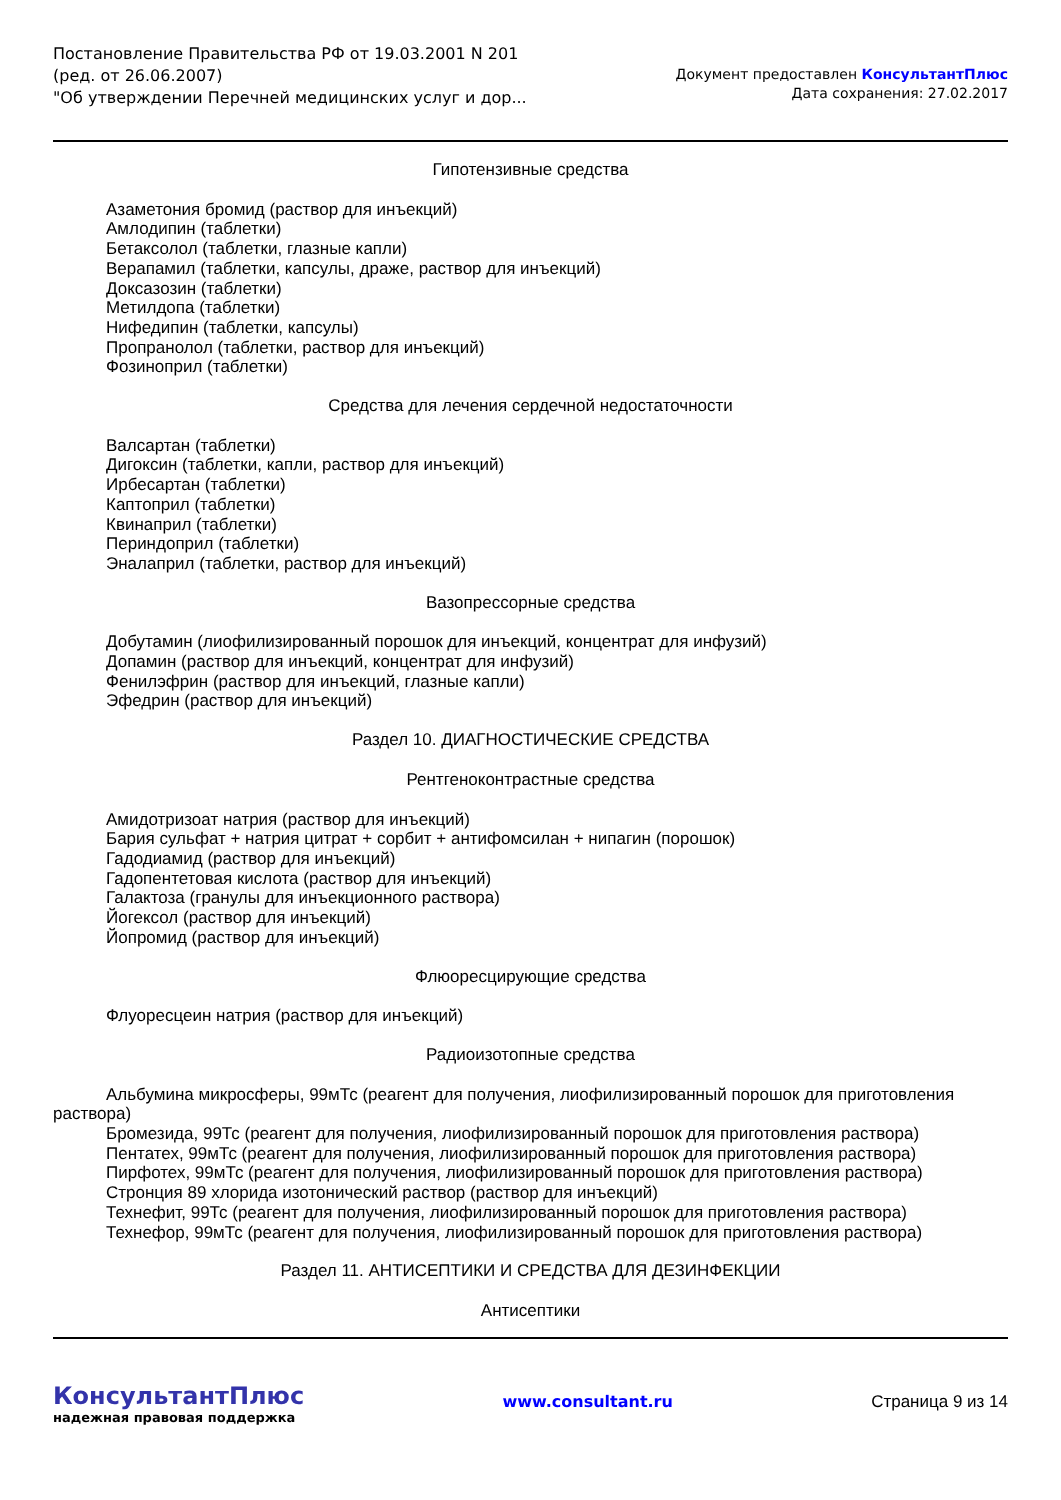Постановление Правительства РФ от 19.03.2001 N 201
(ред. от 26.06.2007)
"Об утверждении Перечней медицинских услуг и дор...
Документ предоставлен КонсультантПлюс
Дата сохранения: 27.02.2017
Гипотензивные средства
Азаметония бромид (раствор для инъекций)
Амлодипин (таблетки)
Бетаксолол (таблетки, глазные капли)
Верапамил (таблетки, капсулы, драже, раствор для инъекций)
Доксазозин (таблетки)
Метилдопа (таблетки)
Нифедипин (таблетки, капсулы)
Пропранолол (таблетки, раствор для инъекций)
Фозиноприл (таблетки)
Средства для лечения сердечной недостаточности
Валсартан (таблетки)
Дигоксин (таблетки, капли, раствор для инъекций)
Ирбесартан (таблетки)
Каптоприл (таблетки)
Квинаприл (таблетки)
Периндоприл (таблетки)
Эналаприл (таблетки, раствор для инъекций)
Вазопрессорные средства
Добутамин (лиофилизированный порошок для инъекций, концентрат для инфузий)
Допамин (раствор для инъекций, концентрат для инфузий)
Фенилэфрин (раствор для инъекций, глазные капли)
Эфедрин (раствор для инъекций)
Раздел 10. ДИАГНОСТИЧЕСКИЕ СРЕДСТВА
Рентгеноконтрастные средства
Амидотризоат натрия (раствор для инъекций)
Бария сульфат + натрия цитрат + сорбит + антифомсилан + нипагин (порошок)
Гадодиамид (раствор для инъекций)
Гадопентетовая кислота (раствор для инъекций)
Галактоза (гранулы для инъекционного раствора)
Йогексол (раствор для инъекций)
Йопромид (раствор для инъекций)
Флюоресцирующие средства
Флуоресцеин натрия (раствор для инъекций)
Радиоизотопные средства
Альбумина микросферы, 99мТс (реагент для получения, лиофилизированный порошок для приготовления раствора)
Бромезида, 99Тс (реагент для получения, лиофилизированный порошок для приготовления раствора)
Пентатех, 99мТс (реагент для получения, лиофилизированный порошок для приготовления раствора)
Пирфотех, 99мТс (реагент для получения, лиофилизированный порошок для приготовления раствора)
Стронция 89 хлорида изотонический раствор (раствор для инъекций)
Технефит, 99Тс (реагент для получения, лиофилизированный порошок для приготовления раствора)
Технефор, 99мТс (реагент для получения, лиофилизированный порошок для приготовления раствора)
Раздел 11. АНТИСЕПТИКИ И СРЕДСТВА ДЛЯ ДЕЗИНФЕКЦИИ
Антисептики
КонсультантПлюс
надежная правовая поддержка
www.consultant.ru Страница 9 из 14